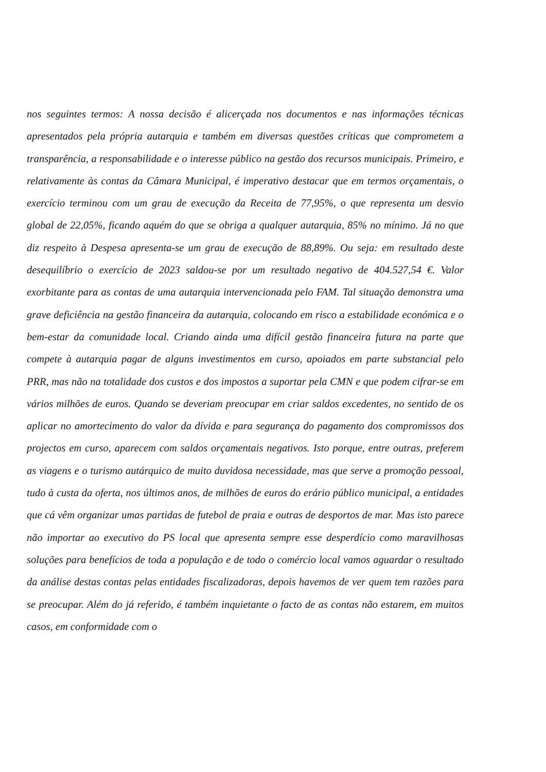nos seguintes termos: A nossa decisão é alicerçada nos documentos e nas informações técnicas apresentados pela própria autarquia e também em diversas questões críticas que comprometem a transparência, a responsabilidade e o interesse público na gestão dos recursos municipais. Primeiro, e relativamente às contas da Câmara Municipal, é imperativo destacar que em termos orçamentais, o exercício terminou com um grau de execução da Receita de 77,95%, o que representa um desvio global de 22,05%, ficando aquém do que se obriga a qualquer autarquia, 85% no mínimo. Já no que diz respeito à Despesa apresenta-se um grau de execução de 88,89%. Ou seja: em resultado deste desequilíbrio o exercício de 2023 saldou-se por um resultado negativo de 404.527,54 €. Valor exorbitante para as contas de uma autarquia intervencionada pelo FAM. Tal situação demonstra uma grave deficiência na gestão financeira da autarquia, colocando em risco a estabilidade económica e o bem-estar da comunidade local. Criando ainda uma difícil gestão financeira futura na parte que compete à autarquia pagar de alguns investimentos em curso, apoiados em parte substancial pelo PRR, mas não na totalidade dos custos e dos impostos a suportar pela CMN e que podem cifrar-se em vários milhões de euros. Quando se deveriam preocupar em criar saldos excedentes, no sentido de os aplicar no amortecimento do valor da dívida e para segurança do pagamento dos compromissos dos projectos em curso, aparecem com saldos orçamentais negativos. Isto porque, entre outras, preferem as viagens e o turismo autárquico de muito duvidosa necessidade, mas que serve a promoção pessoal, tudo à custa da oferta, nos últimos anos, de milhões de euros do erário público municipal, a entidades que cá vêm organizar umas partidas de futebol de praia e outras de desportos de mar. Mas isto parece não importar ao executivo do PS local que apresenta sempre esse desperdício como maravilhosas soluções para benefícios de toda a população e de todo o comércio local vamos aguardar o resultado da análise destas contas pelas entidades fiscalizadoras, depois havemos de ver quem tem razões para se preocupar. Além do já referido, é também inquietante o facto de as contas não estarem, em muitos casos, em conformidade com o